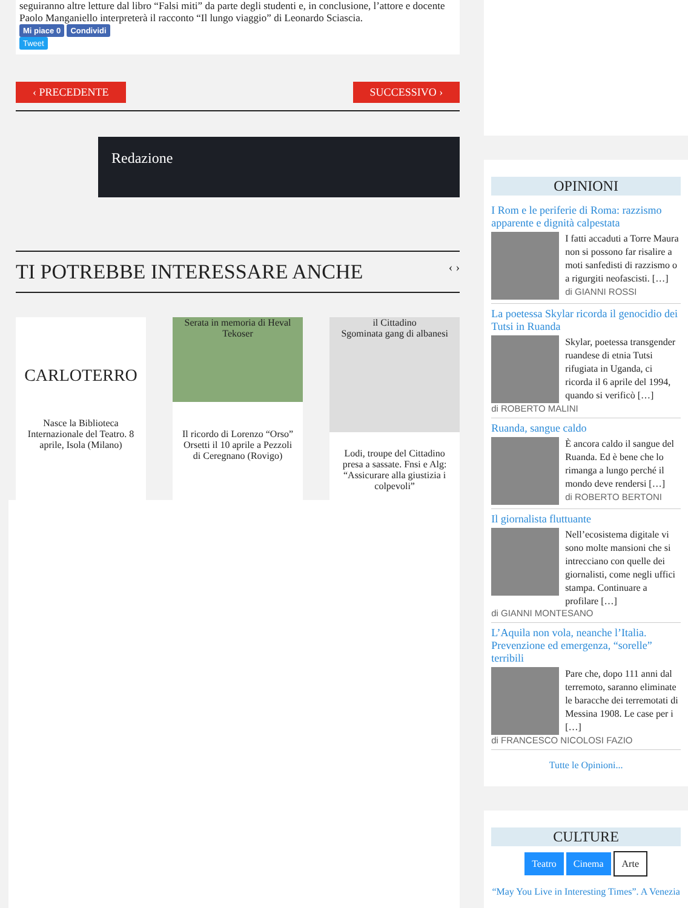seguiranno altre letture dal libro “Falsi miti” da parte degli studenti e, in conclusione, l’attore e docente Paolo Manganiello interpreterà il racconto “Il lungo viaggio” di Leonardo Sciascia.
Mi piace 0 Condividi
Tweet
‹ PRECEDENTE SUCCESSIVO ›
Redazione
TI POTREBBE INTERESSARE ANCHE ‹ ›
CARLOTERRO
Nasce la Biblioteca Internazionale del Teatro. 8 aprile, Isola (Milano)
Serata in memoria di Heval Tekoser
Il ricordo di Lorenzo “Orso” Orsetti il 10 aprile a Pezzoli di Ceregnano (Rovigo)
il Cittadino
Sgominata gang di albanesi
Lodi, troupe del Cittadino presa a sassate. Fnsi e Alg: “Assicurare alla giustizia i colpevoli”
OPINIONI
I Rom e le periferie di Roma: razzismo apparente e dignità calpestata
I fatti accaduti a Torre Maura non si possono far risalire a moti sanfedisti di razzismo o a rigurgiti neofascisti. […]
di GIANNI ROSSI
La poetessa Skylar ricorda il genocidio dei Tutsi in Ruanda
Skylar, poetessa transgender ruandese di etnia Tutsi rifugiata in Uganda, ci ricorda il 6 aprile del 1994, quando si verificò […]
di ROBERTO MALINI
Ruanda, sangue caldo
È ancora caldo il sangue del Ruanda. Ed è bene che lo rimanga a lungo perché il mondo deve rendersi […]
di ROBERTO BERTONI
Il giornalista fluttuante
Nell’ecosistema digitale vi sono molte mansioni che si intrecciano con quelle dei giornalisti, come negli uffici stampa. Continuare a profilare […]
di GIANNI MONTESANO
L’Aquila non vola, neanche l’Italia. Prevenzione ed emergenza, “sorelle” terribili
Pare che, dopo 111 anni dal terremoto, saranno eliminate le baracche dei terremotati di Messina 1908. Le case per i […]
di FRANCESCO NICOLOSI FAZIO
Tutte le Opinioni...
CULTURE
Teatro Cinema Arte
“May You Live in Interesting Times”. A Venezia